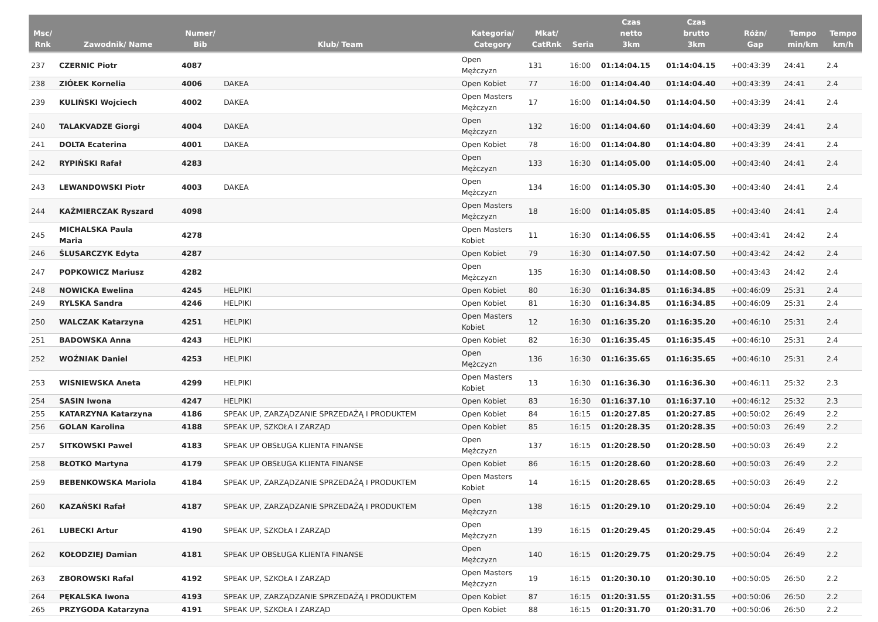| Msc/ Rnk | Zawodnik/ Name | Numer/ Bib | Klub/ Team | Kategoria/ Category | Mkat/ CatRnk | Seria | Czas netto 3km | Czas brutto 3km | Różn/ Gap | Tempo min/km | Tempo km/h |
| --- | --- | --- | --- | --- | --- | --- | --- | --- | --- | --- | --- |
| 237 | CZERNIC Piotr | 4087 | | Open Mężczyzn | 131 | 16:00 | 01:14:04.15 | 01:14:04.15 | +00:43:39 | 24:41 | 2.4 |
| 238 | ZIÓŁEK Kornelia | 4006 | DAKEA | Open Kobiet | 77 | 16:00 | 01:14:04.40 | 01:14:04.40 | +00:43:39 | 24:41 | 2.4 |
| 239 | KULIŃSKI Wojciech | 4002 | DAKEA | Open Masters Mężczyzn | 17 | 16:00 | 01:14:04.50 | 01:14:04.50 | +00:43:39 | 24:41 | 2.4 |
| 240 | TALAKVADZE Giorgi | 4004 | DAKEA | Open Mężczyzn | 132 | 16:00 | 01:14:04.60 | 01:14:04.60 | +00:43:39 | 24:41 | 2.4 |
| 241 | DOLTA Ecaterina | 4001 | DAKEA | Open Kobiet | 78 | 16:00 | 01:14:04.80 | 01:14:04.80 | +00:43:39 | 24:41 | 2.4 |
| 242 | RYPIŃSKI Rafał | 4283 | | Open Mężczyzn | 133 | 16:30 | 01:14:05.00 | 01:14:05.00 | +00:43:40 | 24:41 | 2.4 |
| 243 | LEWANDOWSKI Piotr | 4003 | DAKEA | Open Mężczyzn | 134 | 16:00 | 01:14:05.30 | 01:14:05.30 | +00:43:40 | 24:41 | 2.4 |
| 244 | KAŹMIERCZAK Ryszard | 4098 | | Open Masters Mężczyzn | 18 | 16:00 | 01:14:05.85 | 01:14:05.85 | +00:43:40 | 24:41 | 2.4 |
| 245 | MICHALSKA Paula Maria | 4278 | | Open Masters Kobiet | 11 | 16:30 | 01:14:06.55 | 01:14:06.55 | +00:43:41 | 24:42 | 2.4 |
| 246 | ŚLUSARCZYK Edyta | 4287 | | Open Kobiet | 79 | 16:30 | 01:14:07.50 | 01:14:07.50 | +00:43:42 | 24:42 | 2.4 |
| 247 | POPKOWICZ Mariusz | 4282 | | Open Mężczyzn | 135 | 16:30 | 01:14:08.50 | 01:14:08.50 | +00:43:43 | 24:42 | 2.4 |
| 248 | NOWICKA Ewelina | 4245 | HELPIKI | Open Kobiet | 80 | 16:30 | 01:16:34.85 | 01:16:34.85 | +00:46:09 | 25:31 | 2.4 |
| 249 | RYLSKA Sandra | 4246 | HELPIKI | Open Kobiet | 81 | 16:30 | 01:16:34.85 | 01:16:34.85 | +00:46:09 | 25:31 | 2.4 |
| 250 | WALCZAK Katarzyna | 4251 | HELPIKI | Open Masters Kobiet | 12 | 16:30 | 01:16:35.20 | 01:16:35.20 | +00:46:10 | 25:31 | 2.4 |
| 251 | BADOWSKA Anna | 4243 | HELPIKI | Open Kobiet | 82 | 16:30 | 01:16:35.45 | 01:16:35.45 | +00:46:10 | 25:31 | 2.4 |
| 252 | WOŹNIAK Daniel | 4253 | HELPIKI | Open Mężczyzn | 136 | 16:30 | 01:16:35.65 | 01:16:35.65 | +00:46:10 | 25:31 | 2.4 |
| 253 | WISNIEWSKA Aneta | 4299 | HELPIKI | Open Masters Kobiet | 13 | 16:30 | 01:16:36.30 | 01:16:36.30 | +00:46:11 | 25:32 | 2.3 |
| 254 | SASIN Iwona | 4247 | HELPIKI | Open Kobiet | 83 | 16:30 | 01:16:37.10 | 01:16:37.10 | +00:46:12 | 25:32 | 2.3 |
| 255 | KATARZYNA Katarzyna | 4186 | SPEAK UP, ZARZĄDZANIE SPRZEDAŻĄ I PRODUKTEM | Open Kobiet | 84 | 16:15 | 01:20:27.85 | 01:20:27.85 | +00:50:02 | 26:49 | 2.2 |
| 256 | GOLAN Karolina | 4188 | SPEAK UP, SZKOŁA I ZARZĄD | Open Kobiet | 85 | 16:15 | 01:20:28.35 | 01:20:28.35 | +00:50:03 | 26:49 | 2.2 |
| 257 | SITKOWSKI Pawel | 4183 | SPEAK UP OBSŁUGA KLIENTA FINANSE | Open Mężczyzn | 137 | 16:15 | 01:20:28.50 | 01:20:28.50 | +00:50:03 | 26:49 | 2.2 |
| 258 | BŁOTKO Martyna | 4179 | SPEAK UP OBSŁUGA KLIENTA FINANSE | Open Kobiet | 86 | 16:15 | 01:20:28.60 | 01:20:28.60 | +00:50:03 | 26:49 | 2.2 |
| 259 | BEBENKOWSKA Mariola | 4184 | SPEAK UP, ZARZĄDZANIE SPRZEDAŻĄ I PRODUKTEM | Open Masters Kobiet | 14 | 16:15 | 01:20:28.65 | 01:20:28.65 | +00:50:03 | 26:49 | 2.2 |
| 260 | KAZAŃSKI Rafał | 4187 | SPEAK UP, ZARZĄDZANIE SPRZEDAŻĄ I PRODUKTEM | Open Mężczyzn | 138 | 16:15 | 01:20:29.10 | 01:20:29.10 | +00:50:04 | 26:49 | 2.2 |
| 261 | LUBECKI Artur | 4190 | SPEAK UP, SZKOŁA I ZARZĄD | Open Mężczyzn | 139 | 16:15 | 01:20:29.45 | 01:20:29.45 | +00:50:04 | 26:49 | 2.2 |
| 262 | KOŁODZIEJ Damian | 4181 | SPEAK UP OBSŁUGA KLIENTA FINANSE | Open Mężczyzn | 140 | 16:15 | 01:20:29.75 | 01:20:29.75 | +00:50:04 | 26:49 | 2.2 |
| 263 | ZBOROWSKI Rafal | 4192 | SPEAK UP, SZKOŁA I ZARZĄD | Open Masters Mężczyzn | 19 | 16:15 | 01:20:30.10 | 01:20:30.10 | +00:50:05 | 26:50 | 2.2 |
| 264 | PĘKALSKA Iwona | 4193 | SPEAK UP, ZARZĄDZANIE SPRZEDAŻĄ I PRODUKTEM | Open Kobiet | 87 | 16:15 | 01:20:31.55 | 01:20:31.55 | +00:50:06 | 26:50 | 2.2 |
| 265 | PRZYGODA Katarzyna | 4191 | SPEAK UP, SZKOŁA I ZARZĄD | Open Kobiet | 88 | 16:15 | 01:20:31.70 | 01:20:31.70 | +00:50:06 | 26:50 | 2.2 |